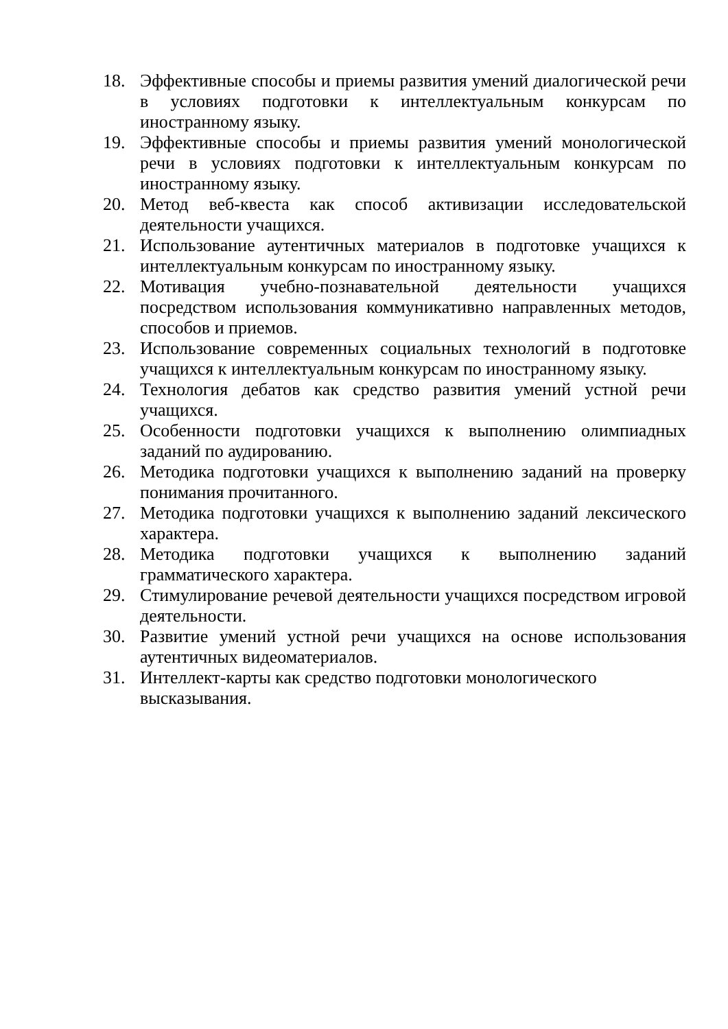18. Эффективные способы и приемы развития умений диалогической речи в условиях подготовки к интеллектуальным конкурсам по иностранному языку.
19. Эффективные способы и приемы развития умений монологической речи в условиях подготовки к интеллектуальным конкурсам по иностранному языку.
20. Метод веб-квеста как способ активизации исследовательской деятельности учащихся.
21. Использование аутентичных материалов в подготовке учащихся к интеллектуальным конкурсам по иностранному языку.
22. Мотивация учебно-познавательной деятельности учащихся посредством использования коммуникативно направленных методов, способов и приемов.
23. Использование современных социальных технологий в подготовке учащихся к интеллектуальным конкурсам по иностранному языку.
24. Технология дебатов как средство развития умений устной речи учащихся.
25. Особенности подготовки учащихся к выполнению олимпиадных заданий по аудированию.
26. Методика подготовки учащихся к выполнению заданий на проверку понимания прочитанного.
27. Методика подготовки учащихся к выполнению заданий лексического характера.
28. Методика подготовки учащихся к выполнению заданий грамматического характера.
29. Стимулирование речевой деятельности учащихся посредством игровой деятельности.
30. Развитие умений устной речи учащихся на основе использования аутентичных видеоматериалов.
31. Интеллект-карты как средство подготовки монологического
высказывания.